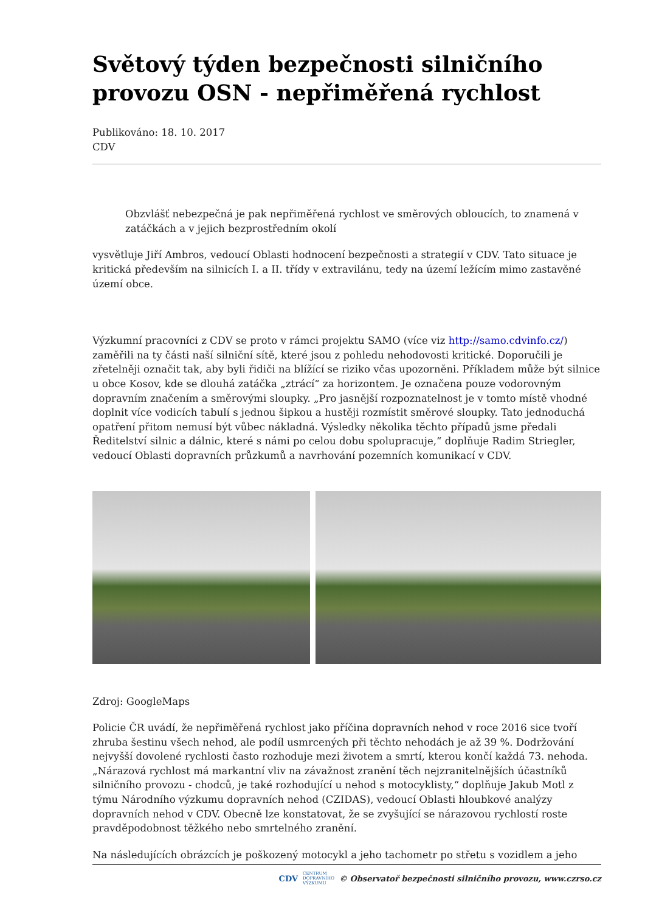Světový týden bezpečnosti silničního provozu OSN - nepřiměřená rychlost
Publikováno: 18. 10. 2017
CDV
Obzvlášť nebezpečná je pak nepřiměřená rychlost ve směrových obloucích, to znamená v zatáčkách a v jejich bezprostředním okolí
vysvětluje Jiří Ambros, vedoucí Oblasti hodnocení bezpečnosti a strategií v CDV. Tato situace je kritická především na silnicích I. a II. třídy v extravilánu, tedy na území ležícím mimo zastavěné území obce.
Výzkumní pracovníci z CDV se proto v rámci projektu SAMO (více viz http://samo.cdvinfo.cz/) zaměřili na ty části naší silniční sítě, které jsou z pohledu nehodovosti kritické. Doporučili je zřetelněji označit tak, aby byli řidiči na blížící se riziko včas upozorněni. Příkladem může být silnice u obce Kosov, kde se dlouhá zatáčka „ztrácí“ za horizontem. Je označena pouze vodorovným dopravním značením a směrovými sloupky. „Pro jasnější rozpoznatelnost je v tomto místě vhodné doplnit více vodicích tabulí s jednou šipkou a hustěji rozmístit směrové sloupky. Tato jednoduchá opatření přitom nemusí být vůbec nákladná. Výsledky několika těchto případů jsme předali Ředitelství silnic a dálnic, které s námi po celou dobu spolupracuje,“ doplňuje Radim Striegler, vedoucí Oblasti dopravních průzkumů a navrhování pozemních komunikací v CDV.
Zdroj: GoogleMaps
Policie ČR uvádí, že nepřiměřená rychlost jako příčina dopravních nehod v roce 2016 sice tvoří zhruba šestinu všech nehod, ale podíl usmrcených při těchto nehodách je až 39 %. Dodržování nejvyšší dovolené rychlosti často rozhoduje mezi životem a smrtí, kterou končí každá 73. nehoda. „Nárazová rychlost má markantní vliv na závažnost zranění těch nejzranitelnějších účastníků silničního provozu - chodců, je také rozhodující u nehod s motocyklisty,“ doplňuje Jakub Motl z týmu Národního výzkumu dopravních nehod (CZIDAS), vedoucí Oblasti hloubkové analýzy dopravních nehod v CDV. Obecně lze konstatovat, že se zvyšující se nárazovou rychlostí roste pravděpodobnost těžkého nebo smrtelného zranění.
Na následujících obrázcích je poškozený motocykl a jeho tachometr po střetu s vozidlem a jeho
CDV CENTRUM
DOPRAVNÍHO
VÝZKUMU © Observatoř bezpečnosti silničního provozu, www.czrso.cz